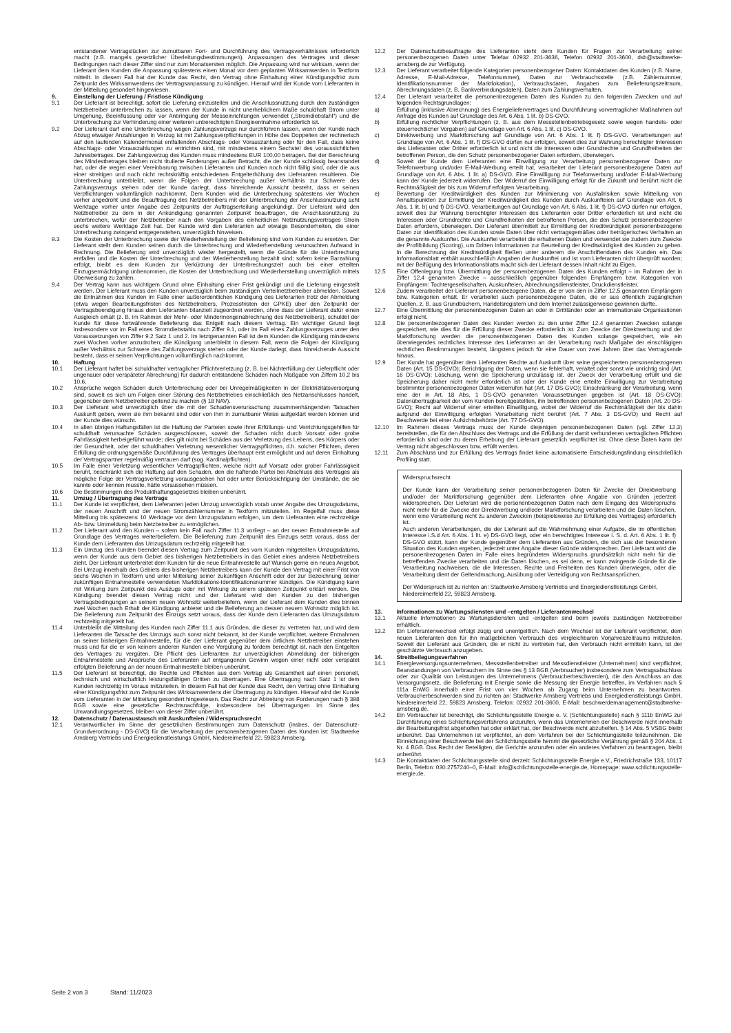entstandener Vertragslücken zur zumutbaren Fort- und Durchführung des Vertragsverhältnisses erforderlich macht (z.B. mangels gesetzlicher Überleitungsbestimmungen). Anpassungen des Vertrages und dieser Bedingungen nach dieser Ziffer sind nur zum Monatsersten möglich. Die Anpassung wird nur wirksam, wenn der Lieferant dem Kunden die Anpassung spätestens einen Monat vor dem geplanten Wirksamwerden in Textform mitteilt. In diesem Fall hat der Kunde das Recht, den Vertrag ohne Einhaltung einer Kündigungsfrist zum Zeitpunkt des Wirksamwerdens der Vertragsanpassung zu kündigen. Hierauf wird der Kunde vom Lieferanten in der Mitteilung gesondert hingewiesen.
9. Einstellung der Lieferung / Fristlose Kündigung
9.1 Der Lieferant ist berechtigt, sofort die Lieferung einzustellen und die Anschlussnutzung durch den zuständigen Netzbetreiber unterbrechen zu lassen, wenn der Kunde in nicht unerheblichem Maße schuldhaft Strom unter Umgehung, Beeinflussung oder vor Anbringung der Messeinrichtungen verwendet („Stromdiebstahl“) und die Unterbrechung zur Verhinderung einer weiteren unberechtigten Energieentnahme erforderlich ist.
9.2 Der Lieferant darf eine Unterbrechung wegen Zahlungsverzugs nur durchführen lassen, wenn der Kunde nach Abzug etwaiger Anzahlungen in Verzug ist mit Zahlungsverpflichtungen in Höhe des Doppelten der rechnerisch auf den laufenden Kalendermonat entfallenden Abschlags- oder Vorauszahlung oder für den Fall, dass keine Abschlags- oder Vorauszahlungen zu entrichten sind, mit mindestens einem Sechstel des voraussichtlichen Jahresbetrages. Der Zahlungsverzug des Kunden muss mindestens EUR 100,00 betragen. Bei der Berechnung des Mindestbetrages bleiben nicht titulierte Forderungen außer Betracht, die der Kunde schlüssig beanstandet hat, oder die wegen einer Vereinbarung zwischen Lieferanten und Kunden noch nicht fällig sind, oder die aus einer streitigen und noch nicht rechtskräftig entschiedenen Entgelterhöhung des Lieferanten resultieren. Die Unterbrechung unterbleibt, wenn die Folgen der Unterbrechung außer Verhältnis zur Schwere des Zahlungsverzugs stehen oder der Kunde darlegt, dass hinreichende Aussicht besteht, dass er seinen Verpflichtungen vollumfänglich nachkommt. Dem Kunden wird die Unterbrechung spätestens vier Wochen vorher angedroht und die Beauftragung des Netzbetreibers mit der Unterbrechung der Anschlussnutzung acht Werktage vorher unter Angabe des Zeitpunkts der Auftragserteilung angekündigt. Der Lieferant wird den Netzbetreiber zu dem in der Ankündigung genannten Zeitpunkt beauftragen, die Anschlussnutzung zu unterbrechen, wofür der Netzbetreiber nach den Vorgaben des einheitlichen Netznutzungsvertrages Strom sechs weitere Werktage Zeit hat. Der Kunde wird den Lieferanten auf etwaige Besonderheiten, die einer Unterbrechung zwingend entgegenstehen, unverzüglich hinweisen.
9.3 Die Kosten der Unterbrechung sowie der Wiederherstellung der Belieferung sind vom Kunden zu ersetzen. Der Lieferant stellt dem Kunden seinen durch die Unterbrechung und Wiederherstellung verursachten Aufwand in Rechnung. Die Belieferung wird unverzüglich wieder hergestellt, wenn die Gründe für die Unterbrechung entfallen und die Kosten der Unterbrechung und der Wiederherstellung bezahlt sind; sofern keine Barzahlung erfolgt, bleibt es dem Kunden zur Verkürzung der Unterbrechungszeit auch bei einer erteilten Einzugsermächtigung unbenommen, die Kosten der Unterbrechung und Wiederherstellung unverzüglich mittels Überweisung zu zahlen.
9.4 Der Vertrag kann aus wichtigem Grund ohne Einhaltung einer Frist gekündigt und die Lieferung eingestellt werden. Der Lieferant muss den Kunden unverzüglich beim zuständigen Verteilnetzbetreiber abmelden. Soweit die Entnahmen des Kunden im Falle einer außerordentlichen Kündigung des Lieferanten trotz der Abmeldung (etwa wegen Bearbeitungsfristen des Netzbetreibers, Prozessfristen der GPKE) über den Zeitpunkt der Vertragsbeendigung hinaus dem Lieferanten bilanziell zugeordnet werden, ohne dass der Lieferant dafür einen Ausgleich erhält (z. B. im Rahmen der Mehr- oder Mindermengenabrechnung des Netzbetreibers), schuldet der Kunde für diese fortwährende Belieferung das Entgelt nach diesem Vertrag. Ein wichtiger Grund liegt insbesondere vor im Fall eines Stromdiebstahls nach Ziffer 9.1, oder im Fall eines Zahlungsverzuges unter den Voraussetzungen von Ziffer 9.2 Satz 1 und 2. Im letztgenannten Fall ist dem Kunden die Kündigung mindestens zwei Wochen vorher anzudrohen; die Kündigung unterbleibt in diesem Fall, wenn die Folgen der Kündigung außer Verhältnis zur Schwere des Zahlungsverzugs stehen oder der Kunde darlegt, dass hinreichende Aussicht besteht, dass er seinen Verpflichtungen vollumfänglich nachkommt.
10. Haftung
10.1 Der Lieferant haftet bei schuldhafter vertraglicher Pflichtverletzung (z. B. bei Nichterfüllung der Lieferpflicht oder ungenauer oder verspäteter Abrechnung) für dadurch entstandene Schäden nach Maßgabe von Ziffern 10.2 bis 10.6.
10.2 Ansprüche wegen Schäden durch Unterbrechung oder bei Unregelmäßigkeiten in der Elektrizitätsversorgung sind, soweit es sich um Folgen einer Störung des Netzbetriebes einschließlich des Netzanschlusses handelt, gegenüber dem Netzbetreiber geltend zu machen (§ 18 NAV).
10.3 Der Lieferant wird unverzüglich über die mit der Schadensverursachung zusammenhängenden Tatsachen Auskunft geben, wenn sie ihm bekannt sind oder von ihm in zumutbarer Weise aufgeklärt werden können und der Kunde dies wünscht.
10.4 In allen übrigen Haftungsfällen ist die Haftung der Parteien sowie ihrer Erfüllungs- und Verrichtungsgehilfen für schuldhaft verursachte Schäden ausgeschlossen, soweit der Schaden nicht durch Vorsatz oder grobe Fahrlässigkeit herbeigeführt wurde; dies gilt nicht bei Schäden aus der Verletzung des Lebens, des Körpers oder der Gesundheit, oder der schuldhaften Verletzung wesentlicher Vertragspflichten, d.h. solcher Pflichten, deren Erfüllung die ordnungsgemäße Durchführung des Vertrages überhaupt erst ermöglicht und auf deren Einhaltung der Vertragspartner regelmäßig vertrauen darf (sog. Kardinalpflichten).
10.5 Im Falle einer Verletzung wesentlicher Vertragspflichten, welche nicht auf Vorsatz oder grober Fahrlässigkeit beruht, beschränkt sich die Haftung auf den Schaden, den die haftende Partei bei Abschluss des Vertrages als mögliche Folge der Vertragsverletzung vorausgesehen hat oder unter Berücksichtigung der Umstände, die sie kannte oder kennen musste, hätte voraussehen müssen.
10.6 Die Bestimmungen des Produkthaftungsgesetzes bleiben unberührt.
11. Umzug / Übertragung des Vertrags
11.1 Der Kunde ist verpflichtet, dem Lieferanten jeden Umzug unverzüglich vorab unter Angabe des Umzugsdatums, der neuen Anschrift und der neuen Stromzählernummer in Textform mitzuteilen. Im Regelfall muss diese Mitteilung bis spätestens 10 Werktage vor dem Umzugsdatum erfolgen, um dem Lieferanten eine rechtzeitige Ab- bzw. Ummeldung beim Netzbetreiber zu ermöglichen.
11.2 Der Lieferant wird den Kunden – sofern kein Fall nach Ziffer 11.3 vorliegt – an der neuen Entnahmestelle auf Grundlage des Vertrages weiterbeliefern. Die Belieferung zum Zeitpunkt des Einzugs setzt voraus, dass der Kunde dem Lieferanten das Umzugsdatum rechtzeitig mitgeteilt hat.
11.3 Ein Umzug des Kunden beendet diesen Vertrag zum Zeitpunkt des vom Kunden mitgeteilten Umzugsdatums, wenn der Kunde aus dem Gebiet des bisherigen Netzbetreibers in das Gebiet eines anderen Netzbetreibers zieht. Der Lieferant unterbreitet dem Kunden für die neue Entnahmestelle auf Wunsch gerne ein neues Angebot. Bei Umzug innerhalb des Gebiets des bisherigen Netzbetreibers kann der Kunde den Vertrag mit einer Frist von sechs Wochen in Textform und unter Mitteilung seiner zukünftigen Anschrift oder der zur Bezeichnung seiner zukünftigen Entnahmestelle verwendeten Marktlokations-Identifikationsnummer kündigen. Die Kündigung kann mit Wirkung zum Zeitpunkt des Auszugs oder mit Wirkung zu einem späteren Zeitpunkt erklärt werden. Die Kündigung beendet diesen Vertrag nicht und der Lieferant wird den Kunden zu den bisherigen Vertragsbedingungen an seinem neuen Wohnsitz weiterbeliefern, wenn der Lieferant dem Kunden dies binnen zwei Wochen nach Erhalt der Kündigung anbietet und die Belieferung an dessen neuem Wohnsitz möglich ist. Die Belieferung zum Zeitpunkt des Einzugs setzt voraus, dass der Kunde dem Lieferanten das Umzugsdatum rechtzeitig mitgeteilt hat.
11.4 Unterbleibt die Mitteilung des Kunden nach Ziffer 11.1 aus Gründen, die dieser zu vertreten hat, und wird dem Lieferanten die Tatsache des Umzugs auch sonst nicht bekannt, ist der Kunde verpflichtet, weitere Entnahmen an seiner bisherigen Entnahmestelle, für die der Lieferant gegenüber dem örtlichen Netzbetreiber einstehen muss und für die er von keinem anderen Kunden eine Vergütung zu fordern berechtigt ist, nach den Entgelten des Vertrages zu vergüten. Die Pflicht des Lieferanten zur unverzüglichen Abmeldung der bisherigen Entnahmestelle und Ansprüche des Lieferanten auf entgangenen Gewinn wegen einer nicht oder verspätet erfolgten Belieferung an der neuen Entnahmestelle bleiben unberührt.
11.5 Der Lieferant ist berechtigt, die Rechte und Pflichten aus dem Vertrag als Gesamtheit auf einen personell, technisch und wirtschaftlich leistungsfähigen Dritten zu übertragen. Eine Übertragung nach Satz 1 ist dem Kunden rechtzeitig im Voraus mitzuteilen. In diesem Fall hat der Kunde das Recht, den Vertrag ohne Einhaltung einer Kündigungsfrist zum Zeitpunkt des Wirksamwerdens der Übertragung zu kündigen. Hierauf wird der Kunde vom Lieferanten in der Mitteilung gesondert hingewiesen. Das Recht zur Abtretung von Forderungen nach § 398 BGB sowie eine gesetzliche Rechtsnachfolge, insbesondere bei Übertragungen im Sinne des Umwandlungsgesetzes, bleiben von dieser Ziffer unberührt.
12. Datenschutz / Datenaustausch mit Auskunfteien / Widerspruchsrecht
12.1 Verantwortlicher im Sinne der gesetzlichen Bestimmungen zum Datenschutz (insbes. der Datenschutz-Grundverordnung - DS-GVO) für die Verarbeitung der personenbezogenen Daten des Kunden ist: Stadtwerke Arnsberg Vertriebs und Energiedienstleistungs GmbH, Niedereimerfeld 22, 59823 Arnsberg.
12.2 Der Datenschutzbeauftragte des Lieferanten steht dem Kunden für Fragen zur Verarbeitung seiner personenbezogenen Daten unter Telefax 02932 201-3636, Telefon 02932 201-3600, dsb@stadtwerke-arnsberg.de zur Verfügung.
12.3 Der Lieferant verarbeitet folgende Kategorien personenbezogener Daten: Kontaktdaten des Kunden (z.B. Name, Adresse, E-Mail-Adresse, Telefonnummer), Daten zur Verbrauchsstelle (z.B. Zählernummer, Identifikationsnummer der Marktlokation), Verbrauchsdaten, Angaben zum Belieferungszeitraum, Abrechnungsdaten (z. B. Bankverbindungsdaten), Daten zum Zahlungsverhalten.
12.4 Der Lieferant verarbeitet die personenbezogenen Daten des Kunden zu den folgenden Zwecken und auf folgenden Rechtsgrundlagen:
a) Erfüllung (inklusive Abrechnung) des Energieliefervertrages und Durchführung vorvertraglicher Maßnahmen auf Anfrage des Kunden auf Grundlage des Art. 6 Abs. 1 lit. b) DS-GVO.
b) Erfüllung rechtlicher Verpflichtungen (z. B. aus dem Messstellenbetriebsgesetz sowie wegen handels- oder steuerrechtlicher Vorgaben) auf Grundlage von Art. 6 Abs. 1 lit. c) DS-GVO.
c) Direktwerbung und Marktforschung auf Grundlage von Art. 6 Abs. 1 lit. f) DS-GVO. Verarbeitungen auf Grundlage von Art. 6 Abs. 1 lit. f) DS-GVO dürfen nur erfolgen, soweit dies zur Wahrung berechtigter Interessen des Lieferanten oder Dritter erforderlich ist und nicht die Interessen oder Grundrechte und Grundfreiheiten der betroffenen Person, die den Schutz personenbezogener Daten erfordern, überwiegen.
d) Soweit der Kunde dem Lieferanten eine Einwilligung zur Verarbeitung personenbezogener Daten zur Telefonwerbung und/oder E-Mail-Werbung erteilt hat, verarbeitet der Lieferant personenbezogene Daten auf Grundlage von Art. 6 Abs. 1 lit. a) DS-GVO. Eine Einwilligung zur Telefonwerbung und/oder E-Mail-Werbung kann der Kunde jederzeit widerrufen. Der Widerruf der Einwilligung erfolgt für die Zukunft und berührt nicht die Rechtmäßigkeit der bis zum Widerruf erfolgten Verarbeitung.
e) Bewertung der Kreditwürdigkeit des Kunden zur Minimierung von Ausfallrisiken sowie Mitteilung von Anhaltspunkten zur Ermittlung der Kreditwürdigkeit des Kunden durch Auskunfteien auf Grundlage von Art. 6 Abs. 1 lit. b) und f) DS-GVO. Verarbeitungen auf Grundlage von Art. 6 Abs. 1 lit. f) DS-GVO dürfen nur erfolgen, soweit dies zur Wahrung berechtigter Interessen des Lieferanten oder Dritter erforderlich ist und nicht die Interessen oder Grundrechte und Grundfreiheiten der betroffenen Person, die den Schutz personenbezogener Daten erfordern, überwiegen. Der Lieferant übermittelt zur Ermittlung der Kreditwürdigkeit personenbezogene Daten zur Identifikation des Kunden sowie Daten über nicht vertragsgemäßes oder betrügerisches Verhalten an die genannte Auskunftei. Die Auskunftei verarbeitet die erhaltenen Daten und verwendet sie zudem zum Zwecke der Profilbildung (Scoring), um Dritten Informationen zur Beurteilung der Kreditwürdigkeit des Kunden zu geben. In die Berechnung der Kreditwürdigkeit fließen unter anderem die Anschriftendaten des Kunden ein. Das Informationsblatt enthält ausschließlich Angaben der Auskunftei und ist vom Lieferanten nicht überprüft worden; mit der Beifügung des Informationsblatts macht sich der Lieferant dessen Inhalt nicht zu Eigen.
12.5 Eine Offenlegung bzw. Übermittlung der personenbezogenen Daten des Kunden erfolgt – im Rahmen der in Ziffer 12.4 genannten Zwecke – ausschließlich gegenüber folgenden Empfängern bzw. Kategorien von Empfängern: Tochtergesellschaften, Auskunfteien, Abrechnungsdienstleister, Druckdienstleister.
12.6 Zudem verarbeitet der Lieferant personenbezogene Daten, die er von den in Ziffer 12.5 genannten Empfängern bzw. Kategorien erhält. Er verarbeitet auch personenbezogene Daten, die er aus öffentlich zugänglichen Quellen, z. B. aus Grundbüchern, Handelsregistern und dem Internet zulässigerweise gewinnen durfte.
12.7 Eine Übermittlung der personenbezogenen Daten an oder in Drittländer oder an internationale Organisationen erfolgt nicht.
12.8 Die personenbezogenen Daten des Kunden werden zu den unter Ziffer 12.4 genannten Zwecken solange gespeichert, wie dies für die Erfüllung dieser Zwecke erforderlich ist. Zum Zwecke der Direktwerbung und der Marktforschung werden die personenbezogenen Daten des Kunden solange gespeichert, wie ein überwiegendes rechtliches Interesse des Lieferanten an der Verarbeitung nach Maßgabe der einschlägigen rechtlichen Bestimmungen besteht, längstens jedoch für eine Dauer von zwei Jahren über das Vertragsende hinaus.
12.9 Der Kunde hat gegenüber dem Lieferanten Rechte auf Auskunft über seine gespeicherten personenbezogenen Daten (Art. 15 DS-GVO); Berichtigung der Daten, wenn sie fehlerhaft, veraltet oder sonst wie unrichtig sind (Art. 16 DS-GVO); Löschung, wenn die Speicherung unzulässig ist, der Zweck der Verarbeitung erfüllt und die Speicherung daher nicht mehr erforderlich ist oder der Kunde eine erteilte Einwilligung zur Verarbeitung bestimmter personenbezogener Daten widerrufen hat (Art. 17 DS-GVO); Einschränkung der Verarbeitung, wenn eine der in Art. 18 Abs. 1 DS-GVO genannten Voraussetzungen gegeben ist (Art. 18 DS-GVO); Datenübertragbarkeit der vom Kunden bereitgestellten, ihn betreffenden personenbezogenen Daten (Art. 20 DS-GVO); Recht auf Widerruf einer erteilten Einwilligung, wobei der Widerruf die Rechtmäßigkeit der bis dahin aufgrund der Einwilligung erfolgten Verarbeitung nicht berührt (Art. 7 Abs. 3 DS-GVO) und Recht auf Beschwerde bei einer Aufsichtsbehörde (Art. 77 DS-GVO).
12.10 Im Rahmen dieses Vertrags muss der Kunde diejenigen personenbezogenen Daten (vgl. Ziffer 12.3) bereitstellen, die für den Abschluss des Vertrags und die Erfüllung der damit verbundenen vertraglichen Pflichten erforderlich sind oder zu deren Erhebung der Lieferant gesetzlich verpflichtet ist. Ohne diese Daten kann der Vertrag nicht abgeschlossen bzw. erfüllt werden.
12.11 Zum Abschluss und zur Erfüllung des Vertrags findet keine automatisierte Entscheidungsfindung einschließlich Profiling statt.
Widerspruchsrecht
Der Kunde kann der Verarbeitung seiner personenbezogenen Daten für Zwecke der Direktwerbung und/oder der Marktforschung gegenüber dem Lieferanten ohne Angabe von Gründen jederzeit widersprechen. Der Lieferant wird die personenbezogenen Daten nach dem Eingang des Widerspruchs nicht mehr für die Zwecke der Direktwerbung und/oder Marktforschung verarbeiten und die Daten löschen, wenn eine Verarbeitung nicht zu anderen Zwecken (beispielsweise zur Erfüllung des Vertrages) erforderlich ist.
Auch anderen Verarbeitungen, die der Lieferant auf die Wahrnehmung einer Aufgabe, die im öffentlichen Interesse i.S.d Art. 6 Abs. 1 lit. e) DS-GVO liegt, oder ein berechtigtes Interesse i. S. d. Art. 6 Abs. 1 lit. f) DS-GVO stützt, kann der Kunde gegenüber dem Lieferanten aus Gründen, die sich aus der besonderen Situation des Kunden ergeben, jederzeit unter Angabe dieser Gründe widersprechen. Der Lieferant wird die personenbezogenen Daten im Falle eines begründeten Widerspruchs grundsätzlich nicht mehr für die betreffenden Zwecke verarbeiten und die Daten löschen, es sei denn, er kann zwingende Gründe für die Verarbeitung nachweisen, die die Interessen, Rechte und Freiheiten des Kunden überwiegen, oder die Verarbeitung dient der Geltendmachung, Ausübung oder Verteidigung von Rechtsansprüchen.
Der Widerspruch ist zu richten an: Stadtwerke Arnsberg Vertriebs und Energiedienstleistungs GmbH, Niedereimerfeld 22, 59823 Arnsberg.
13. Informationen zu Wartungsdiensten und –entgelten / Lieferantenwechsel
13.1 Aktuelle Informationen zu Wartungsdiensten und -entgelten sind beim jeweils zuständigen Netzbetreiber erhältlich.
13.2 Ein Lieferantenwechsel erfolgt zügig und unentgeltlich. Nach dem Wechsel ist der Lieferant verpflichtet, dem neuen Lieferanten den für ihn maßgeblichen Verbrauch des vergleichbaren Vorjahreszeitraums mitzuteilen. Soweit der Lieferant aus Gründen, die er nicht zu vertreten hat, den Verbrauch nicht ermitteln kann, ist der geschätzte Verbrauch anzugeben.
14. Streitbeilegungsverfahren
14.1 Energieversorgungsunternehmen, Messstellenbetreiber und Messdienstleister (Unternehmen) sind verpflichtet, Beanstandungen von Verbrauchern im Sinne des § 13 BGB (Verbraucher) insbesondere zum Vertragsabschluss oder zur Qualität von Leistungen des Unternehmens (Verbraucherbeschwerden), die den Anschluss an das Versorgungsnetz, die Belieferung mit Energie sowie die Messung der Energie betreffen, im Verfahren nach § 111a EnWG innerhalb einer Frist von vier Wochen ab Zugang beim Unternehmen zu beantworten. Verbraucherbeschwerden sind zu richten an: Stadtwerke Arnsberg Vertriebs und Energiedienstleistungs GmbH, Niedereimerfeld 22, 59823 Arnsberg, Telefon: 02932 201-3600, E-Mail: beschwerdemanagement@stadtwerke-arnsberg.de.
14.2 Ein Verbraucher ist berechtigt, die Schlichtungsstelle Energie e. V. (Schlichtungsstelle) nach § 111b EnWG zur Durchführung eines Schlichtungsverfahrens anzurufen, wenn das Unternehmen der Beschwerde nicht innerhalb der Bearbeitungsfrist abgeholfen hat oder erklärt hat, der Beschwerde nicht abzuhelfen. § 14 Abs. 5 VSBG bleibt unberührt. Das Unternehmen ist verpflichtet, an dem Verfahren bei der Schlichtungsstelle teilzunehmen. Die Einreichung einer Beschwerde bei der Schlichtungsstelle hemmt die gesetzliche Verjährung gemäß § 204 Abs. 1 Nr. 4 BGB. Das Recht der Beteiligten, die Gerichte anzurufen oder ein anderes Verfahren zu beantragen, bleibt unberührt.
14.3 Die Kontaktdaten der Schlichtungsstelle sind derzeit: Schlichtungsstelle Energie e.V., Friedrichstraße 133, 10117 Berlin, Telefon: 030.2757240–0, E-Mail: info@schlichtungsstelle-energie.de, Homepage: www.schlichtungsstelle-energie.de.
Seite 2 von 3 Stand: 11/2023